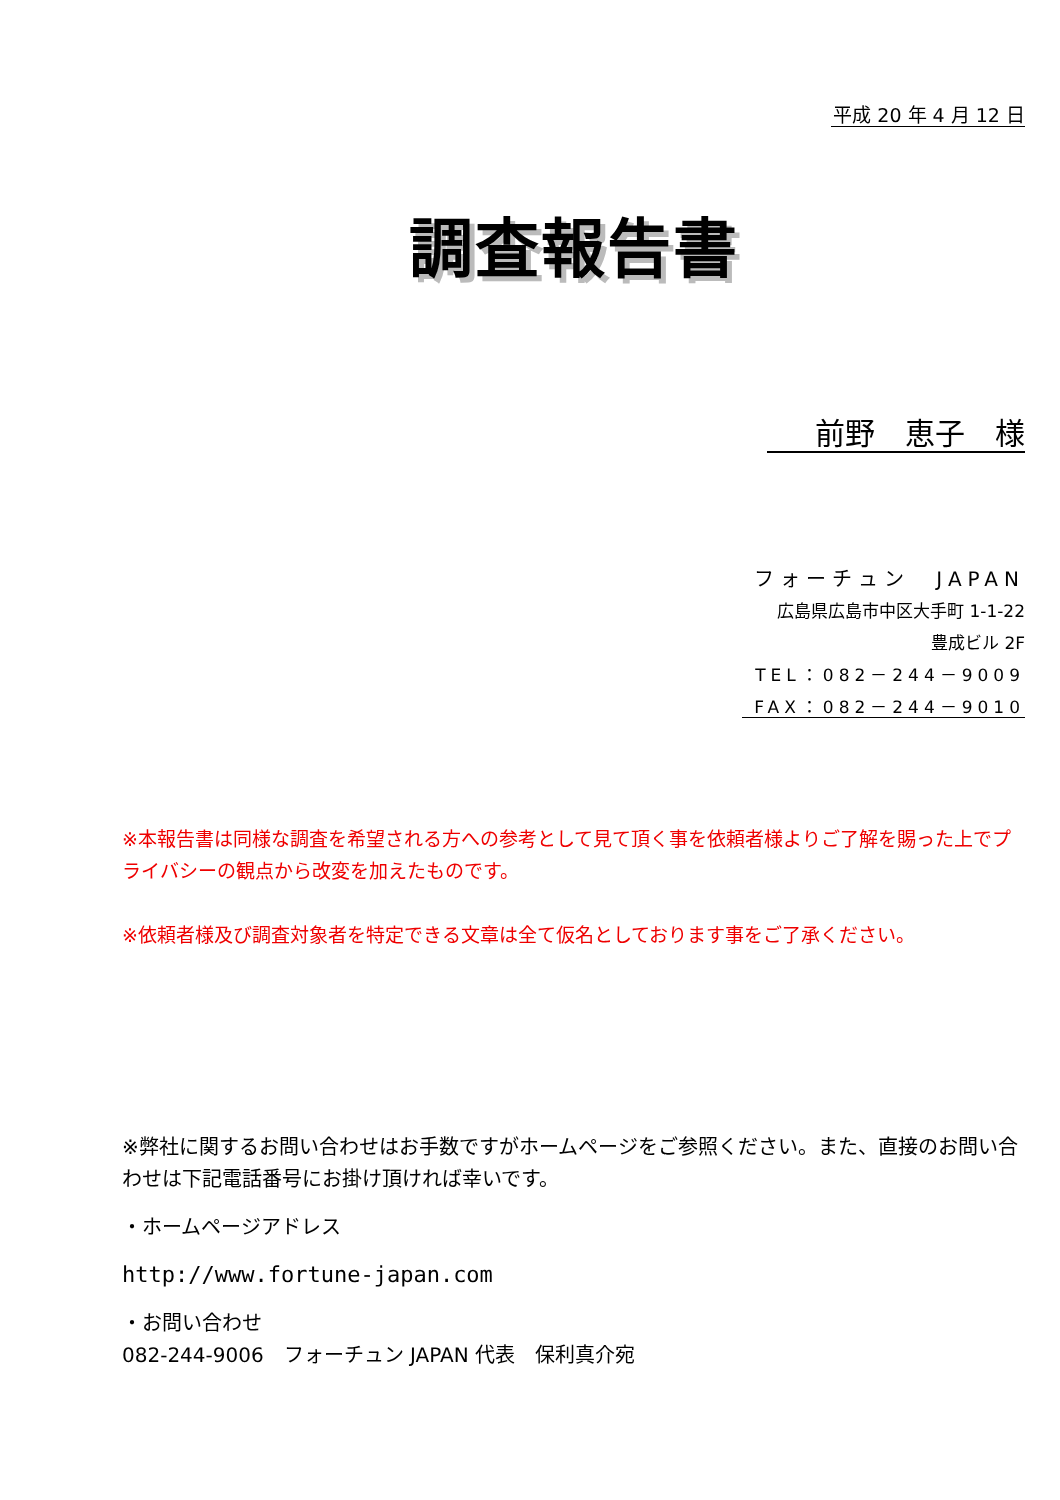平成 20 年 4 月 12 日
調査報告書
前野　恵子　様
フォーチュン　JAPAN
広島県広島市中区大手町 1-1-22
豊成ビル 2F
TEL：082－244－9009
FAX：082－244－9010
※本報告書は同様な調査を希望される方への参考として見て頂く事を依頼者様よりご了解を賜った上でプライバシーの観点から改変を加えたものです。
※依頼者様及び調査対象者を特定できる文章は全て仮名としております事をご了承ください。
※弊社に関するお問い合わせはお手数ですがホームページをご参照ください。また、直接のお問い合わせは下記電話番号にお掛け頂ければ幸いです。
・ホームページアドレス
http://www.fortune-japan.com
・お問い合わせ
082-244-9006　フォーチュン JAPAN 代表　保利真介宛